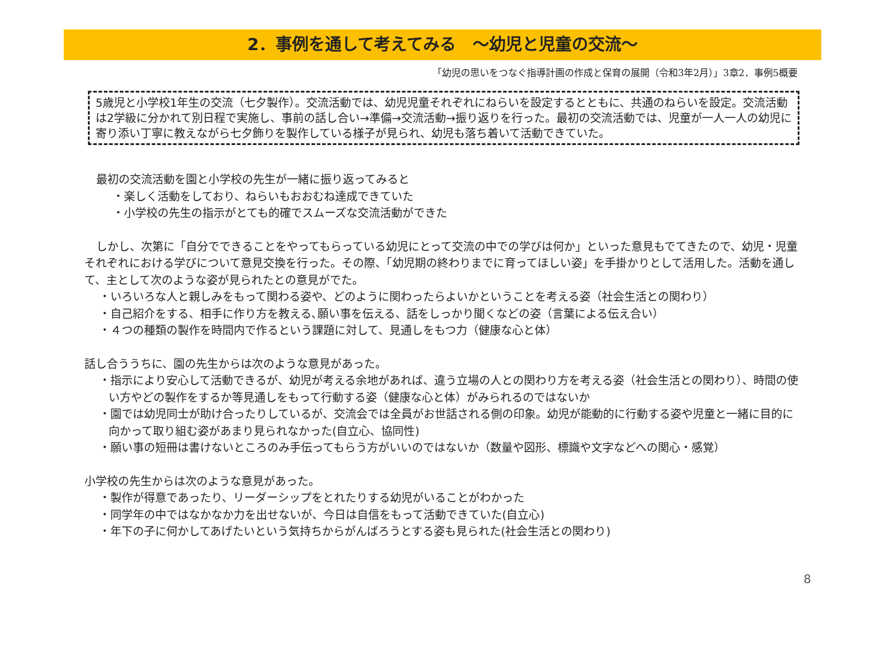2．事例を通して考えてみる　～幼児と児童の交流～
「幼児の思いをつなぐ指導計画の作成と保育の展開（令和3年2月）」3章2．事例5概要
5歳児と小学校1年生の交流（七夕製作）。交流活動では、幼児児童それぞれにねらいを設定するとともに、共通のねらいを設定。交流活動は2学級に分かれて別日程で実施し、事前の話し合い→準備→交流活動→振り返りを行った。最初の交流活動では、児童が一人一人の幼児に寄り添い丁寧に教えながら七夕飾りを製作している様子が見られ、幼児も落ち着いて活動できていた。
最初の交流活動を園と小学校の先生が一緒に振り返ってみると
・楽しく活動をしており、ねらいもおおむね達成できていた
・小学校の先生の指示がとても的確でスムーズな交流活動ができた
しかし、次第に「自分でできることをやってもらっている幼児にとって交流の中での学びは何か」といった意見もでてきたので、幼児・児童それぞれにおける学びについて意見交換を行った。その際、「幼児期の終わりまでに育ってほしい姿」を手掛かりとして活用した。活動を通して、主として次のような姿が見られたとの意見がでた。
・いろいろな人と親しみをもって関わる姿や、どのように関わったらよいかということを考える姿（社会生活との関わり）
・自己紹介をする、相手に作り方を教える､願い事を伝える、話をしっかり聞くなどの姿（言葉による伝え合い）
・４つの種類の製作を時間内で作るという課題に対して、見通しをもつ力（健康な心と体）
話し合ううちに、園の先生からは次のような意見があった。
・指示により安心して活動できるが、幼児が考える余地があれば、違う立場の人との関わり方を考える姿（社会生活との関わり）、時間の使い方やどの製作をするか等見通しをもって行動する姿（健康な心と体）がみられるのではないか
・園では幼児同士が助け合ったりしているが、交流会では全員がお世話される側の印象。幼児が能動的に行動する姿や児童と一緒に目的に向かって取り組む姿があまり見られなかった(自立心、協同性)
・願い事の短冊は書けないところのみ手伝ってもらう方がいいのではないか（数量や図形、標識や文字などへの関心・感覚）
小学校の先生からは次のような意見があった。
・製作が得意であったり、リーダーシップをとれたりする幼児がいることがわかった
・同学年の中ではなかなか力を出せないが、今日は自信をもって活動できていた(自立心)
・年下の子に何かしてあげたいという気持ちからがんばろうとする姿も見られた(社会生活との関わり)
8